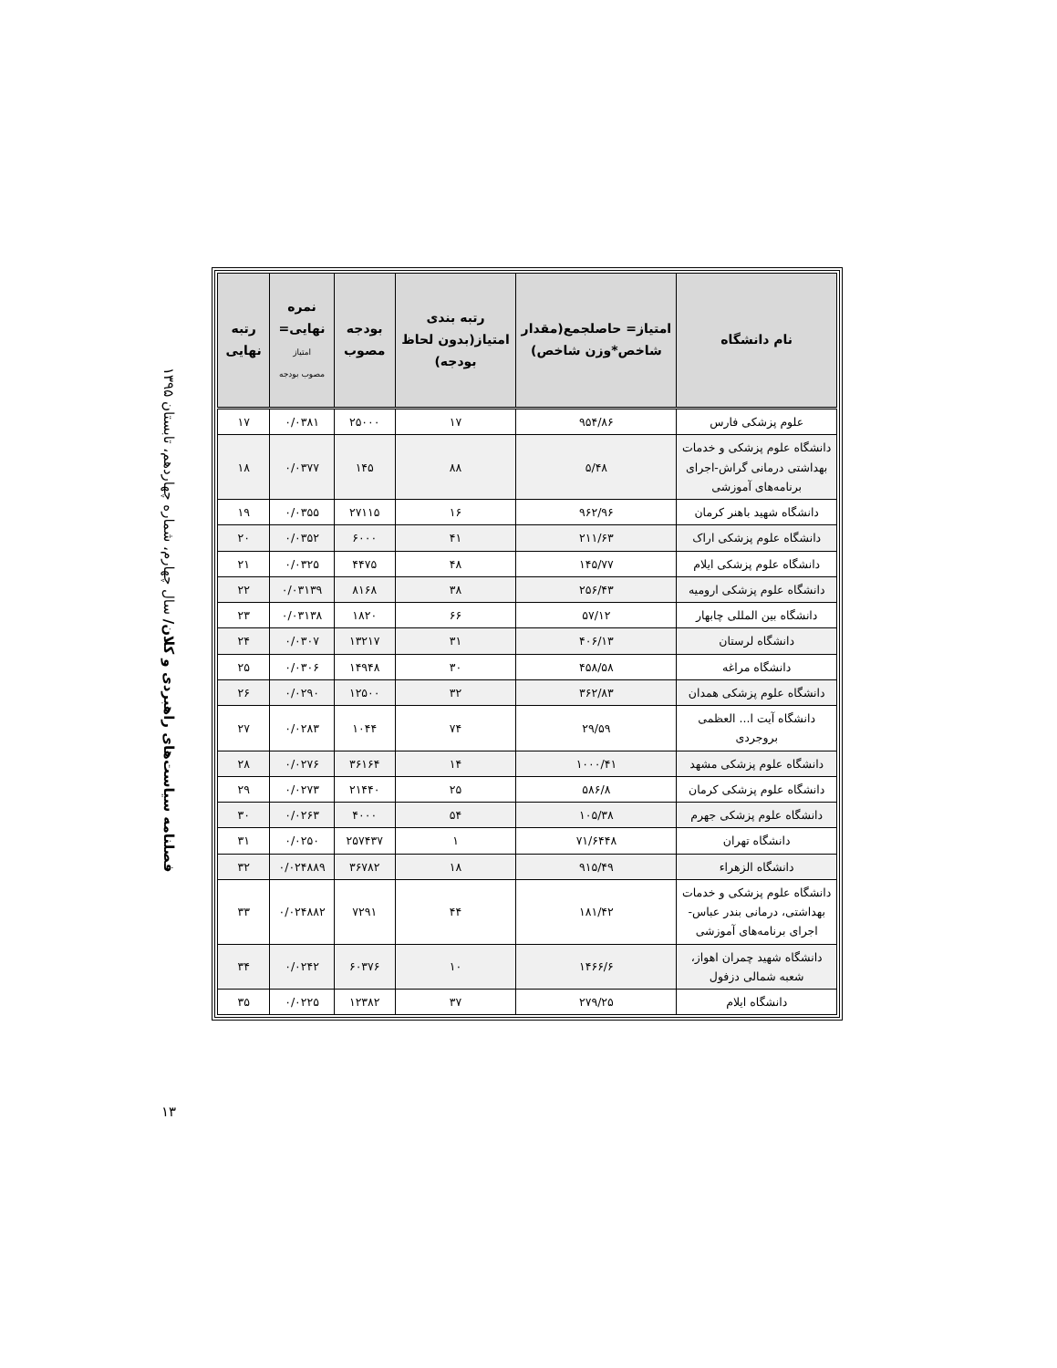فصلنامه سیاست‌های راهبردی و کلان/ سال چهارم، شماره چهاردهم، تابستان ۱۳۹۵
۱۳
| نام دانشگاه | امتیاز= حاصلجمع(مقدار شاخص*وزن شاخص) | رتبه بندی امتیاز(بدون لحاظ بودجه) | بودجه مصوب | نمره نهایی= امتیاز مصوب بودجه | رتبه نهایی |
| --- | --- | --- | --- | --- | --- |
| علوم پزشکی فارس | ۹۵۴/۸۶ | ۱۷ | ۲۵۰۰۰ | ۰/۰۳۸۱ | ۱۷ |
| دانشگاه علوم پزشکی و خدمات بهداشتی درمانی گراش-اجرای برنامه‌های آموزشی | ۵/۴۸ | ۸۸ | ۱۴۵ | ۰/۰۳۷۷ | ۱۸ |
| دانشگاه شهید باهنر کرمان | ۹۶۲/۹۶ | ۱۶ | ۲۷۱۱۵ | ۰/۰۳۵۵ | ۱۹ |
| دانشگاه علوم پزشکی اراک | ۲۱۱/۶۳ | ۴۱ | ۶۰۰۰ | ۰/۰۳۵۲ | ۲۰ |
| دانشگاه علوم پزشکی ایلام | ۱۴۵/۷۷ | ۴۸ | ۴۴۷۵ | ۰/۰۳۲۵ | ۲۱ |
| دانشگاه علوم پزشکی ارومیه | ۲۵۶/۴۳ | ۳۸ | ۸۱۶۸ | ۰/۰۳۱۳۹ | ۲۲ |
| دانشگاه بین المللی چابهار | ۵۷/۱۲ | ۶۶ | ۱۸۲۰ | ۰/۰۳۱۳۸ | ۲۳ |
| دانشگاه لرستان | ۴۰۶/۱۳ | ۳۱ | ۱۳۲۱۷ | ۰/۰۳۰۷ | ۲۴ |
| دانشگاه مراغه | ۴۵۸/۵۸ | ۳۰ | ۱۴۹۴۸ | ۰/۰۳۰۶ | ۲۵ |
| دانشگاه علوم پزشکی همدان | ۳۶۲/۸۳ | ۳۲ | ۱۲۵۰۰ | ۰/۰۲۹۰ | ۲۶ |
| دانشگاه آیت ا... العظمی بروجردی | ۲۹/۵۹ | ۷۴ | ۱۰۴۴ | ۰/۰۲۸۳ | ۲۷ |
| دانشگاه علوم پزشکی مشهد | ۱۰۰۰/۴۱ | ۱۴ | ۳۶۱۶۴ | ۰/۰۲۷۶ | ۲۸ |
| دانشگاه علوم پزشکی کرمان | ۵۸۶/۸ | ۲۵ | ۲۱۴۴۰ | ۰/۰۲۷۳ | ۲۹ |
| دانشگاه علوم پزشکی جهرم | ۱۰۵/۳۸ | ۵۴ | ۴۰۰۰ | ۰/۰۲۶۳ | ۳۰ |
| دانشگاه تهران | ۷۱/۶۴۴۸ | ۱ | ۲۵۷۴۳۷ | ۰/۰۲۵۰ | ۳۱ |
| دانشگاه الزهراء | ۹۱۵/۴۹ | ۱۸ | ۳۶۷۸۲ | ۰/۰۲۴۸۸۹ | ۳۲ |
| دانشگاه علوم پزشکی و خدمات بهداشتی، درمانی بندر عباس- اجرای برنامه‌های آموزشی | ۱۸۱/۴۲ | ۴۴ | ۷۲۹۱ | ۰/۰۲۴۸۸۲ | ۳۳ |
| دانشگاه شهید چمران اهواز، شعبه شمالی دزفول | ۱۴۶۶/۶ | ۱۰ | ۶۰۳۷۶ | ۰/۰۲۴۲ | ۳۴ |
| دانشگاه ایلام | ۲۷۹/۲۵ | ۳۷ | ۱۲۳۸۲ | ۰/۰۲۲۵ | ۳۵ |